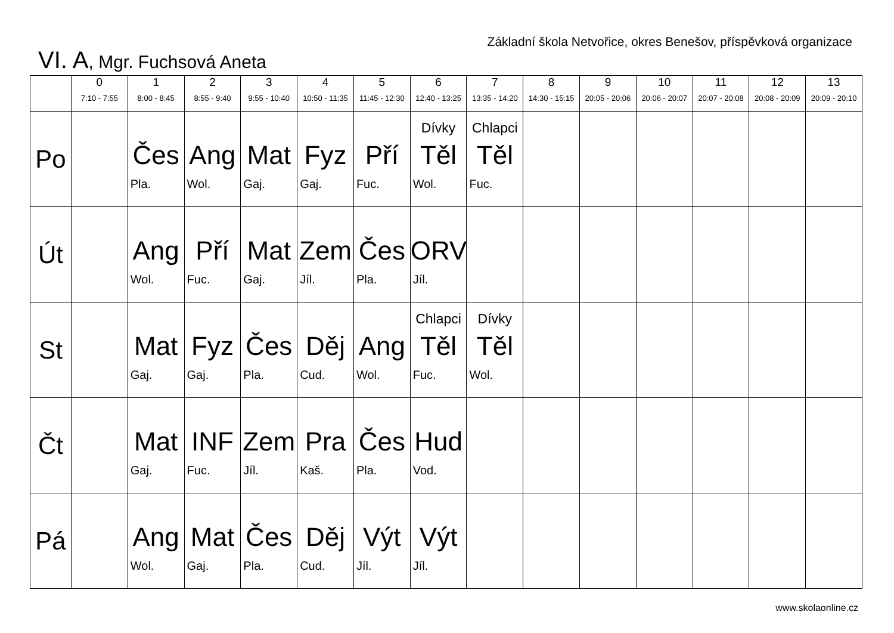Základní škola Netvořice, okres Benešov, příspěvková organizace
VI. A, Mgr. Fuchsová Aneta
| | 0 7:10 - 7:55 | 1 8:00 - 8:45 | 2 8:55 - 9:40 | 3 9:55 - 10:40 | 4 10:50 - 11:35 | 5 11:45 - 12:30 | 6 12:40 - 13:25 | 7 13:35 - 14:20 | 8 14:30 - 15:15 | 9 20:05 - 20:06 | 10 20:06 - 20:07 | 11 20:07 - 20:08 | 12 20:08 - 20:09 | 13 20:09 - 20:10 |
| --- | --- | --- | --- | --- | --- | --- | --- | --- | --- | --- | --- | --- | --- | --- |
| Po | | Čes Pla. | Ang Wol. | Mat Gaj. | Fyz Gaj. | Pří Fuc. | Dívky Těl Wol. | Chlapci Těl Fuc. | | | | | | |
| Út | | Ang Wol. | Pří Fuc. | Mat Gaj. | Zem Jíl. | Čes Pla. | ORV Jíl. | | | | | | | |
| St | | Mat Gaj. | Fyz Gaj. | Čes Pla. | Děj Cud. | Ang Wol. | Chlapci Těl Fuc. | Dívky Těl Wol. | | | | | | |
| Čt | | Mat Gaj. | INF Fuc. | Zem Jíl. | Pra Kaš. | Čes Pla. | Hud Vod. | | | | | | | |
| Pá | | Ang Wol. | Mat Gaj. | Čes Pla. | Děj Cud. | Výt Jíl. | Výt Jíl. | | | | | | | |
www.skolaonline.cz